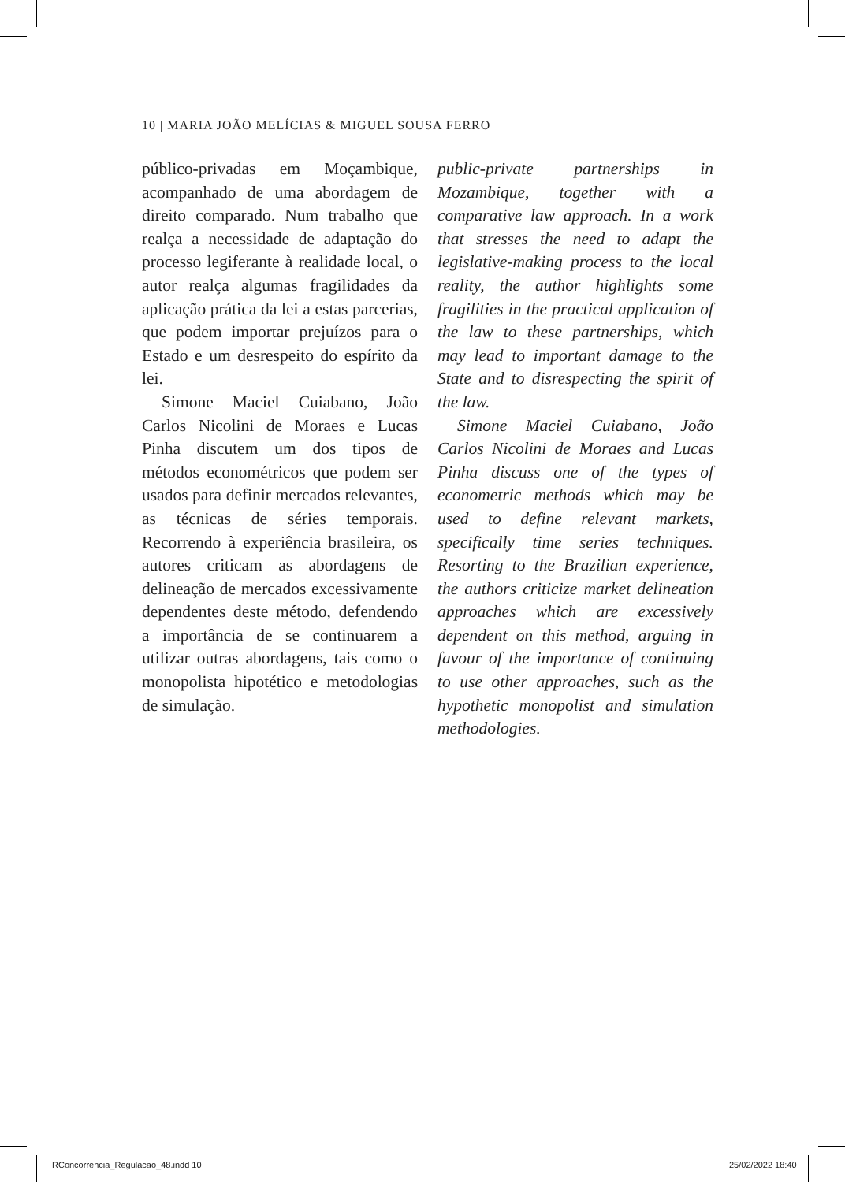10 | MARIA JOÃO MELÍCIAS & MIGUEL SOUSA FERRO
público-privadas em Moçambique, acompanhado de uma abordagem de direito comparado. Num trabalho que realça a necessidade de adaptação do processo legiferante à realidade local, o autor realça algumas fragilidades da aplicação prática da lei a estas parcerias, que podem importar prejuízos para o Estado e um desrespeito do espírito da lei.
Simone Maciel Cuiabano, João Carlos Nicolini de Moraes e Lucas Pinha discutem um dos tipos de métodos econométricos que podem ser usados para definir mercados relevantes, as técnicas de séries temporais. Recorrendo à experiência brasileira, os autores criticam as abordagens de delineação de mercados excessivamente dependentes deste método, defendendo a importância de se continuarem a utilizar outras abordagens, tais como o monopolista hipotético e metodologias de simulação.
public-private partnerships in Mozambique, together with a comparative law approach. In a work that stresses the need to adapt the legislative-making process to the local reality, the author highlights some fragilities in the practical application of the law to these partnerships, which may lead to important damage to the State and to disrespecting the spirit of the law.
Simone Maciel Cuiabano, João Carlos Nicolini de Moraes and Lucas Pinha discuss one of the types of econometric methods which may be used to define relevant markets, specifically time series techniques. Resorting to the Brazilian experience, the authors criticize market delineation approaches which are excessively dependent on this method, arguing in favour of the importance of continuing to use other approaches, such as the hypothetic monopolist and simulation methodologies.
RConcorrencia_Regulacao_48.indd 10
25/02/2022 18:40